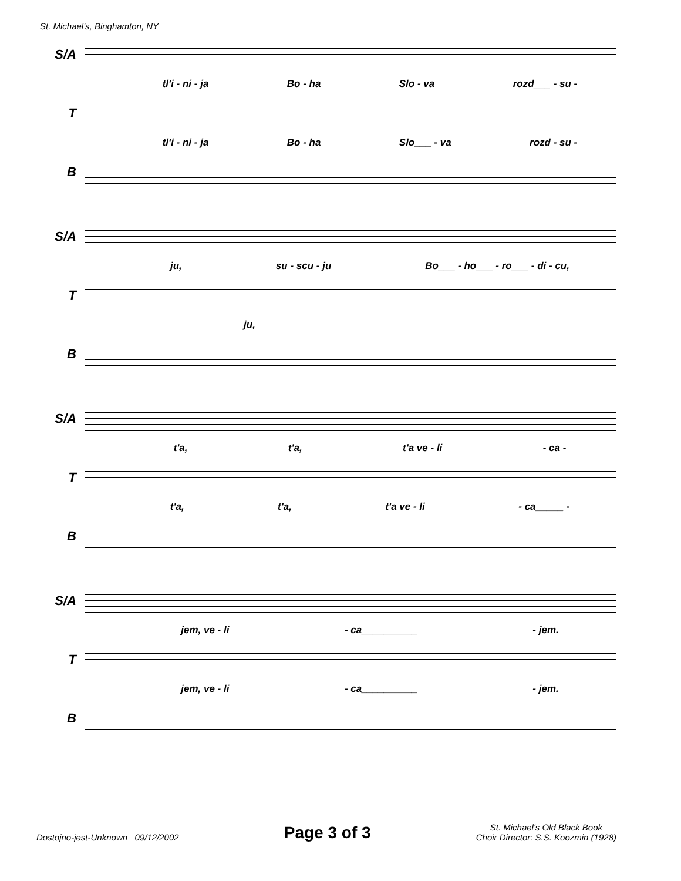St. Michael's, Binghamton, NY
S/A
tl'i - ni - ja Bo - ha Slo - va rozd___ - su -
T
tl'i - ni - ja Bo - ha Slo___ - va rozd - su -
B
S/A
ju, su - scu - ju Bo___ - ho___ - ro___ - di - cu,
T
ju,
B
S/A
t'a, t'a, t'a ve - li - ca -
T
t'a, t'a, t'a ve - li - ca_____ -
B
S/A
jem, ve - li - ca__________ - jem.
T
jem, ve - li - ca__________ - jem.
B
Dostojno-jest-Unknown 09/12/2002 Page 3 of 3 St. Michael's Old Black Book
Choir Director: S.S. Koozmin (1928)